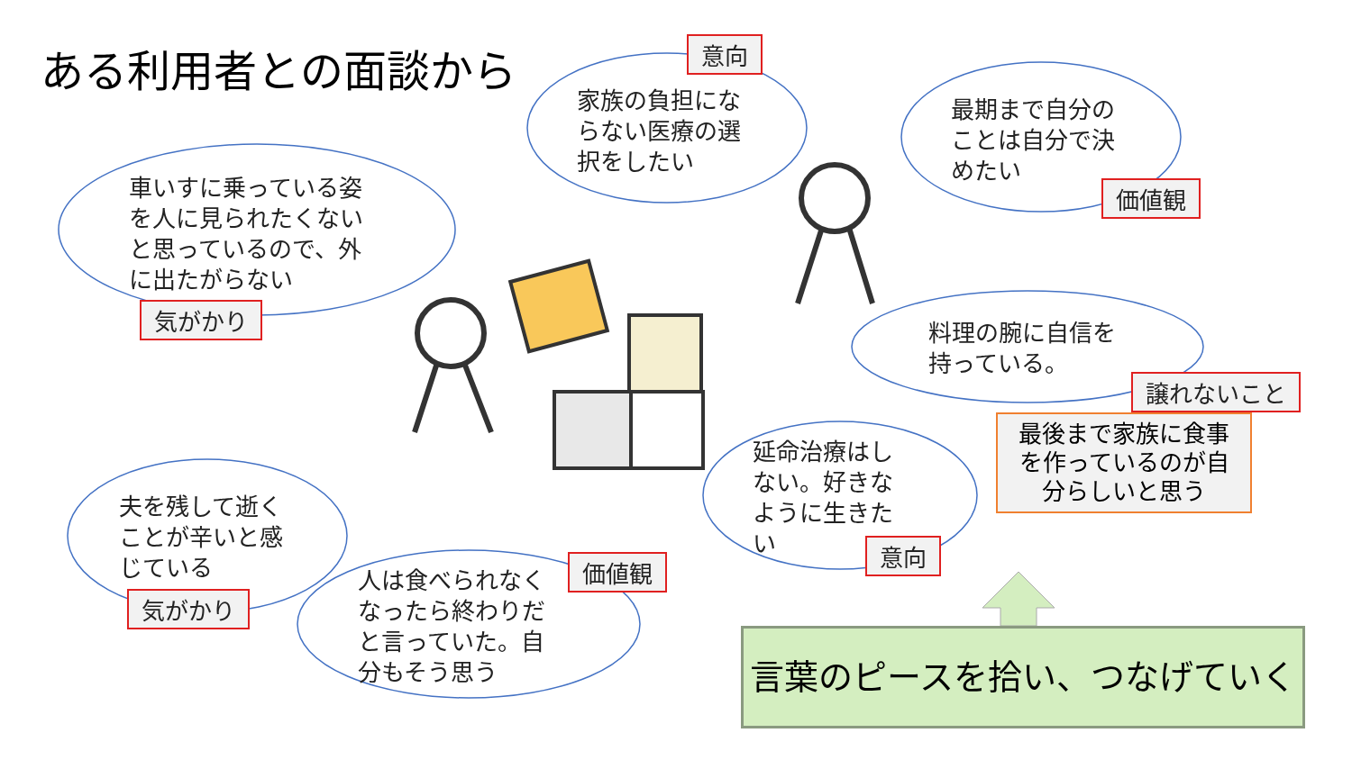ある利用者との面談から 意向
家族の負担にな
らない医療の選
択をしたい
最期まで自分の
ことは自分で決
めたい
価値観
車いすに乗っている姿
を人に見られたくない
と思っているので、外
に出たがらない
気がかり
料理の腕に自信を
持っている。
譲れないこと
最後まで家族に食事
を作っているのが自
分らしいと思う
延命治療はし
ない。好きな
ように生きた
い
意向
夫を残して逝く
ことが辛いと感
じている
気がかり
価値観
人は食べられなく
なったら終わりだ
と言っていた。自
分もそう思う
言葉のピースを拾い、つなげていく